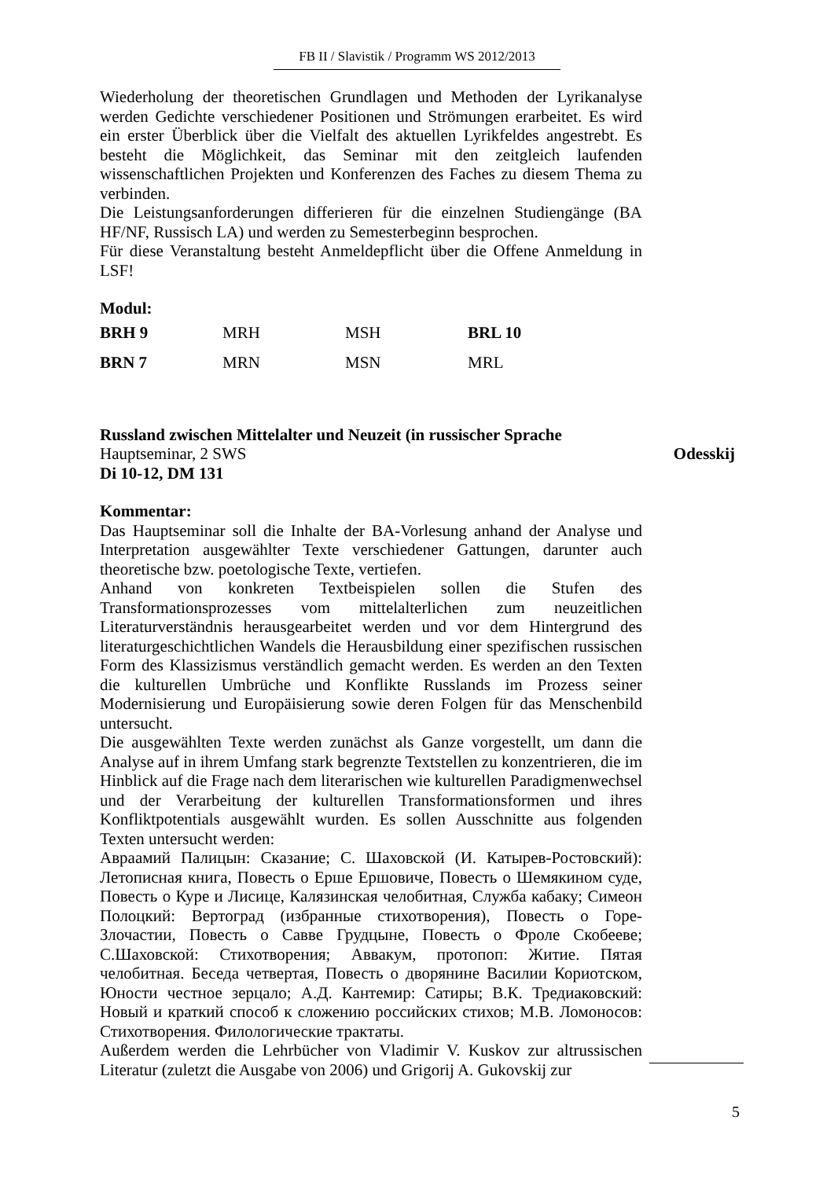FB II / Slavistik / Programm WS 2012/2013
Wiederholung der theoretischen Grundlagen und Methoden der Lyrikanalyse werden Gedichte verschiedener Positionen und Strömungen erarbeitet. Es wird ein erster Überblick über die Vielfalt des aktuellen Lyrikfeldes angestrebt. Es besteht die Möglichkeit, das Seminar mit den zeitgleich laufenden wissenschaftlichen Projekten und Konferenzen des Faches zu diesem Thema zu verbinden.
Die Leistungsanforderungen differieren für die einzelnen Studiengänge (BA HF/NF, Russisch LA) und werden zu Semesterbeginn besprochen.
Für diese Veranstaltung besteht Anmeldepflicht über die Offene Anmeldung in LSF!
Modul:
| BRH 9 | MRH | MSH | BRL 10 |
| BRN 7 | MRN | MSN | MRL |
Russland zwischen Mittelalter und Neuzeit (in russischer Sprache
Hauptseminar, 2 SWS Odesskij
Di 10-12, DM 131
Kommentar:
Das Hauptseminar soll die Inhalte der BA-Vorlesung anhand der Analyse und Interpretation ausgewählter Texte verschiedener Gattungen, darunter auch theoretische bzw. poetologische Texte, vertiefen.
Anhand von konkreten Textbeispielen sollen die Stufen des Transformationsprozesses vom mittelalterlichen zum neuzeitlichen Literaturverständnis herausgearbeitet werden und vor dem Hintergrund des literaturgeschichtlichen Wandels die Herausbildung einer spezifischen russischen Form des Klassizismus verständlich gemacht werden. Es werden an den Texten die kulturellen Umbrüche und Konflikte Russlands im Prozess seiner Modernisierung und Europäisierung sowie deren Folgen für das Menschenbild untersucht.
Die ausgewählten Texte werden zunächst als Ganze vorgestellt, um dann die Analyse auf in ihrem Umfang stark begrenzte Textstellen zu konzentrieren, die im Hinblick auf die Frage nach dem literarischen wie kulturellen Paradigmenwechsel und der Verarbeitung der kulturellen Transformationsformen und ihres Konfliktpotentials ausgewählt wurden. Es sollen Ausschnitte aus folgenden Texten untersucht werden:
Авраамий Палицын: Сказание; С. Шаховской (И. Катырев-Ростовский): Летописная книга, Повесть о Ерше Ершовиче, Повесть о Шемякином суде, Повесть о Куре и Лисице, Калязинская челобитная, Служба кабаку; Симеон Полоцкий: Вертоград (избранные стихотворения), Повесть о Горе-Злочастии, Повесть о Савве Грудцыне, Повесть о Фроле Скобееве; С.Шаховской: Стихотворения; Аввакум, протопоп: Житие. Пятая челобитная. Беседа четвертая, Повесть о дворянине Василии Кориотском, Юности честное зерцало; А.Д. Кантемир: Сатиры; В.К. Тредиаковский: Новый и краткий способ к сложению российских стихов; М.В. Ломоносов: Стихотворения. Филологические трактаты.
Außerdem werden die Lehrbücher von Vladimir V. Kuskov zur altrussischen Literatur (zuletzt die Ausgabe von 2006) und Grigorij A. Gukovskij zur
5